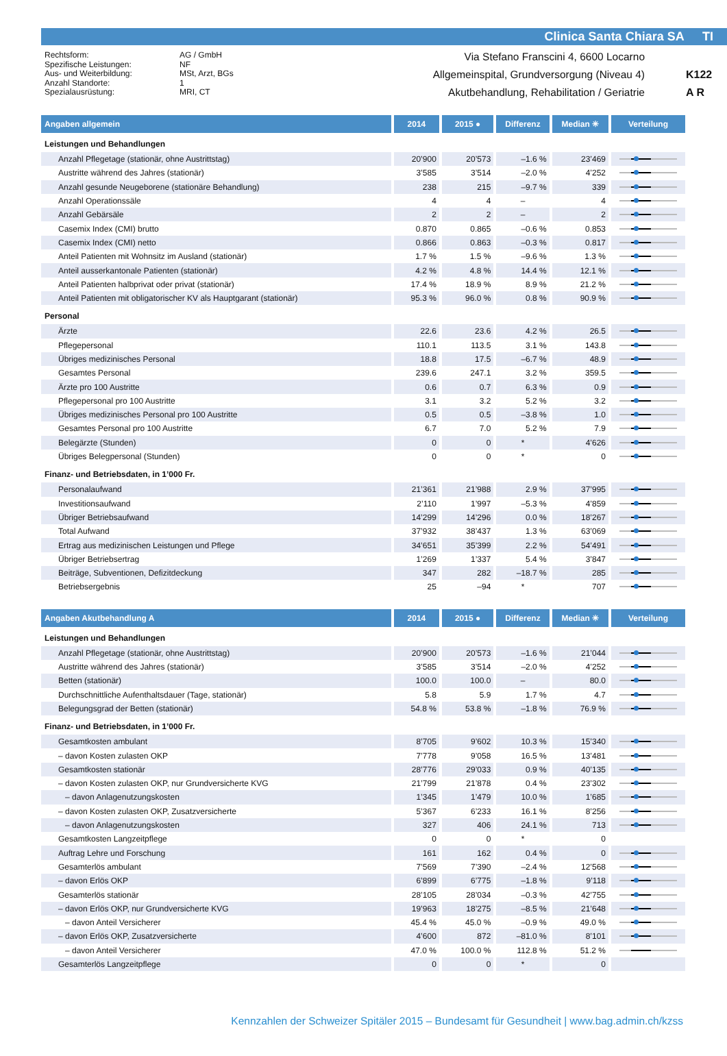Clinica Santa Chiara SA TI
Rechtsform:
Spezifische Leistungen:
Aus- und Weiterbildung:
Anzahl Standorte:
Spezialausrüstung:
AG / GmbH
NF
MSt, Arzt, BGs
1
MRI, CT
Via Stefano Franscini 4, 6600 Locarno
Allgemeinspital, Grundversorgung (Niveau 4)
Akutbehandlung, Rehabilitation / Geriatrie
K122
A R
| Angaben allgemein | 2014 | 2015 ● | Differenz | Median ✳ | Verteilung |
| --- | --- | --- | --- | --- | --- |
| Leistungen und Behandlungen | | | | | |
| Anzahl Pflegetage (stationär, ohne Austrittstag) | 20’900 | 20’573 | –1.6 % | 23’469 | |
| Austritte während des Jahres (stationär) | 3’585 | 3’514 | –2.0 % | 4’252 | |
| Anzahl gesunde Neugeborene (stationäre Behandlung) | 238 | 215 | –9.7 % | 339 | |
| Anzahl Operationssäle | 4 | 4 | – | 4 | |
| Anzahl Gebärsäle | 2 | 2 | – | 2 | |
| Casemix Index (CMI) brutto | 0.870 | 0.865 | –0.6 % | 0.853 | |
| Casemix Index (CMI) netto | 0.866 | 0.863 | –0.3 % | 0.817 | |
| Anteil Patienten mit Wohnsitz im Ausland (stationär) | 1.7 % | 1.5 % | –9.6 % | 1.3 % | |
| Anteil ausserkantonale Patienten (stationär) | 4.2 % | 4.8 % | 14.4 % | 12.1 % | |
| Anteil Patienten halbprivat oder privat (stationär) | 17.4 % | 18.9 % | 8.9 % | 21.2 % | |
| Anteil Patienten mit obligatorischer KV als Hauptgarant (stationär) | 95.3 % | 96.0 % | 0.8 % | 90.9 % | |
| Personal | | | | | |
| Ärzte | 22.6 | 23.6 | 4.2 % | 26.5 | |
| Pflegepersonal | 110.1 | 113.5 | 3.1 % | 143.8 | |
| Übriges medizinisches Personal | 18.8 | 17.5 | –6.7 % | 48.9 | |
| Gesamtes Personal | 239.6 | 247.1 | 3.2 % | 359.5 | |
| Ärzte pro 100 Austritte | 0.6 | 0.7 | 6.3 % | 0.9 | |
| Pflegepersonal pro 100 Austritte | 3.1 | 3.2 | 5.2 % | 3.2 | |
| Übriges medizinisches Personal pro 100 Austritte | 0.5 | 0.5 | –3.8 % | 1.0 | |
| Gesamtes Personal pro 100 Austritte | 6.7 | 7.0 | 5.2 % | 7.9 | |
| Belegärzte (Stunden) | 0 | 0 | * | 4’626 | |
| Übriges Belegpersonal (Stunden) | 0 | 0 | * | 0 | |
| Finanz- und Betriebsdaten, in 1’000 Fr. | | | | | |
| Personalaufwand | 21’361 | 21’988 | 2.9 % | 37’995 | |
| Investitionsaufwand | 2’110 | 1’997 | –5.3 % | 4’859 | |
| Übriger Betriebsaufwand | 14’299 | 14’296 | 0.0 % | 18’267 | |
| Total Aufwand | 37’932 | 38’437 | 1.3 % | 63’069 | |
| Ertrag aus medizinischen Leistungen und Pflege | 34’651 | 35’399 | 2.2 % | 54’491 | |
| Übriger Betriebsertrag | 1’269 | 1’337 | 5.4 % | 3’847 | |
| Beiträge, Subventionen, Defizitdeckung | 347 | 282 | –18.7 % | 285 | |
| Betriebsergebnis | 25 | –94 | * | 707 | |
| Angaben Akutbehandlung A | 2014 | 2015 ● | Differenz | Median ✳ | Verteilung |
| Leistungen und Behandlungen | | | | | |
| Anzahl Pflegetage (stationär, ohne Austrittstag) | 20’900 | 20’573 | –1.6 % | 21’044 | |
| Austritte während des Jahres (stationär) | 3’585 | 3’514 | –2.0 % | 4’252 | |
| Betten (stationär) | 100.0 | 100.0 | – | 80.0 | |
| Durchschnittliche Aufenthaltsdauer (Tage, stationär) | 5.8 | 5.9 | 1.7 % | 4.7 | |
| Belegungsgrad der Betten (stationär) | 54.8 % | 53.8 % | –1.8 % | 76.9 % | |
| Finanz- und Betriebsdaten, in 1’000 Fr. | | | | | |
| Gesamtkosten ambulant | 8’705 | 9’602 | 10.3 % | 15’340 | |
| – davon Kosten zulasten OKP | 7’778 | 9’058 | 16.5 % | 13’481 | |
| Gesamtkosten stationär | 28’776 | 29’033 | 0.9 % | 40’135 | |
| – davon Kosten zulasten OKP, nur Grundversicherte KVG | 21’799 | 21’878 | 0.4 % | 23’302 | |
| – davon Anlagenutzungskosten | 1’345 | 1’479 | 10.0 % | 1’685 | |
| – davon Kosten zulasten OKP, Zusatzversicherte | 5’367 | 6’233 | 16.1 % | 8’256 | |
| – davon Anlagenutzungskosten | 327 | 406 | 24.1 % | 713 | |
| Gesamtkosten Langzeitpflege | 0 | 0 | * | 0 | |
| Auftrag Lehre und Forschung | 161 | 162 | 0.4 % | 0 | |
| Gesamterlös ambulant | 7’569 | 7’390 | –2.4 % | 12’568 | |
| – davon Erlös OKP | 6’899 | 6’775 | –1.8 % | 9’118 | |
| Gesamterlös stationär | 28’105 | 28’034 | –0.3 % | 42’755 | |
| – davon Erlös OKP, nur Grundversicherte KVG | 19’963 | 18’275 | –8.5 % | 21’648 | |
| – davon Anteil Versicherer | 45.4 % | 45.0 % | –0.9 % | 49.0 % | |
| – davon Erlös OKP, Zusatzversicherte | 4’600 | 872 | –81.0 % | 8’101 | |
| – davon Anteil Versicherer | 47.0 % | 100.0 % | 112.8 % | 51.2 % | |
| Gesamterlös Langzeitpflege | 0 | 0 | * | 0 | |
Kennzahlen der Schweizer Spitäler 2015 – Bundesamt für Gesundheit | www.bag.admin.ch/kzss